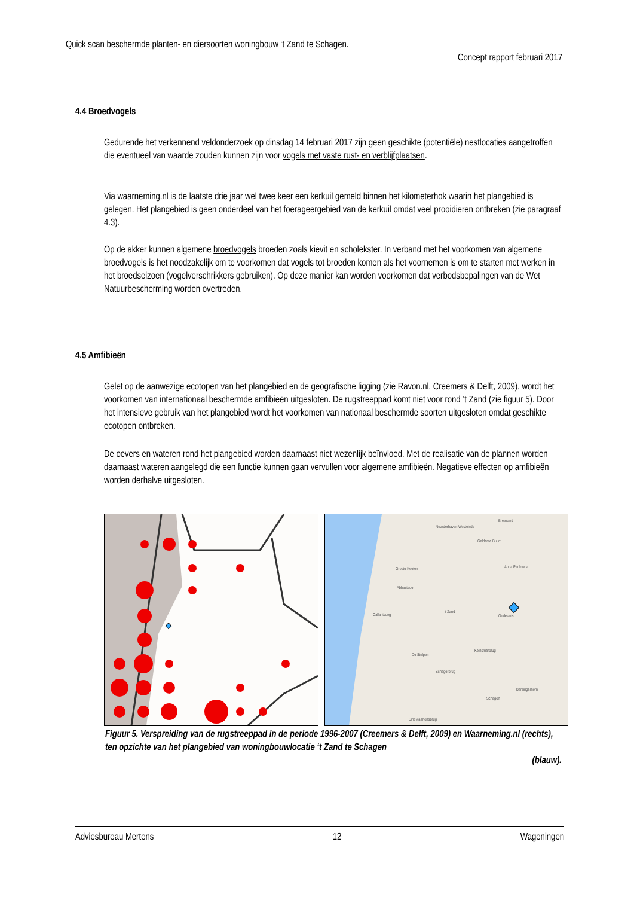Quick scan beschermde planten- en diersoorten woningbouw ‘t Zand te Schagen.
Concept rapport februari 2017
4.4 Broedvogels
Gedurende het verkennend veldonderzoek op dinsdag 14 februari 2017 zijn geen geschikte (potentiële) nestlocaties aangetroffen die eventueel van waarde zouden kunnen zijn voor vogels met vaste rust- en verblijfplaatsen.
Via waarneming.nl is de laatste drie jaar wel twee keer een kerkuil gemeld binnen het kilometerhok waarin het plangebied is gelegen. Het plangebied is geen onderdeel van het foerageergebied van de kerkuil omdat veel prooidieren ontbreken (zie paragraaf 4.3).
Op de akker kunnen algemene broedvogels broeden zoals kievit en scholekster. In verband met het voorkomen van algemene broedvogels is het noodzakelijk om te voorkomen dat vogels tot broeden komen als het voornemen is om te starten met werken in het broedseizoen (vogelverschrikkers gebruiken). Op deze manier kan worden voorkomen dat verbodsbepalingen van de Wet Natuurbescherming worden overtreden.
4.5 Amfibieën
Gelet op de aanwezige ecotopen van het plangebied en de geografische ligging (zie Ravon.nl, Creemers & Delft, 2009), wordt het voorkomen van internationaal beschermde amfibieën uitgesloten. De rugstreeppad komt niet voor rond ’t Zand (zie figuur 5). Door het intensieve gebruik van het plangebied wordt het voorkomen van nationaal beschermde soorten uitgesloten omdat geschikte ecotopen ontbreken.
De oevers en wateren rond het plangebied worden daarnaast niet wezenlijk beïnvloed. Met de realisatie van de plannen worden daarnaast wateren aangelegd die een functie kunnen gaan vervullen voor algemene amfibieën. Negatieve effecten op amfibieën worden derhalve uitgesloten.
Breezand
Noorderhaven Westeinde
Gelderse Buurt
Groote Keeten Anna Paulowna
Abbestede
't Zand
Oudesluis Callantsoog
De Stolpen
Keinsmerbrug
Schagerbrug
Schagen
Barsingerhorn
Sint Maartensbrug
Figuur 5. Verspreiding van de rugstreeppad in de periode 1996-2007 (Creemers & Delft, 2009) en Waarneming.nl (rechts), ten opzichte van het plangebied van woningbouwlocatie ‘t Zand te Schagen
(blauw).
Adviesbureau Mertens 12 Wageningen